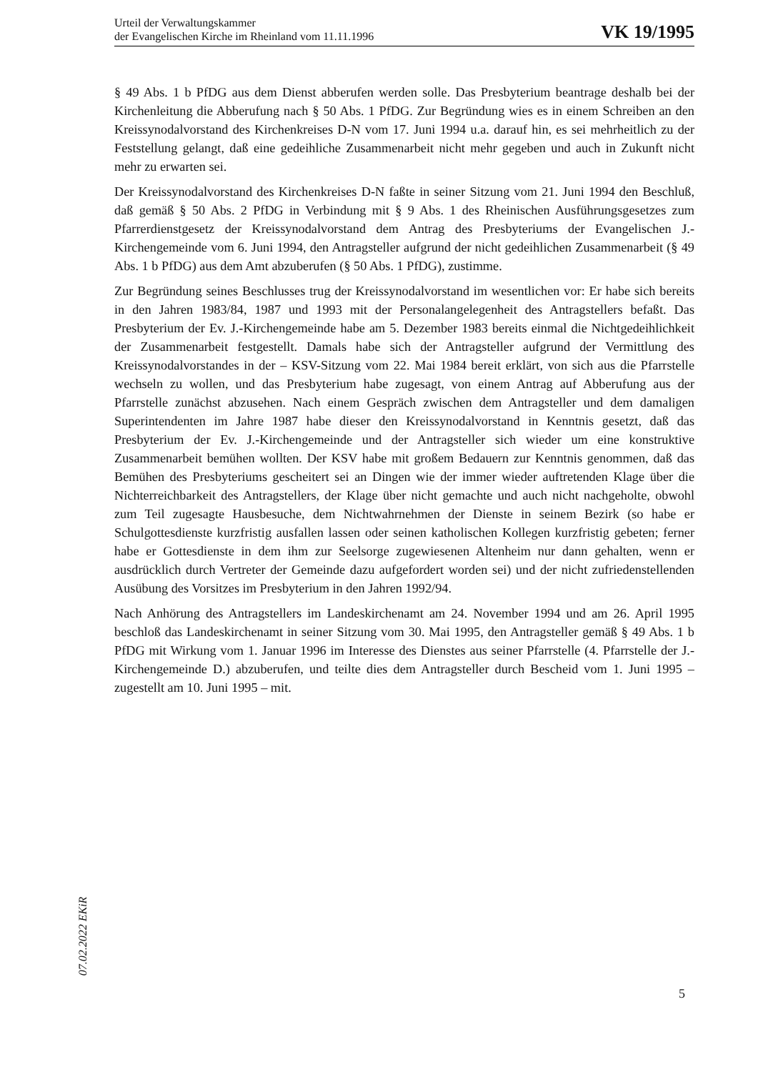Urteil der Verwaltungskammer
der Evangelischen Kirche im Rheinland vom 11.11.1996
VK 19/1995
§ 49 Abs. 1 b PfDG aus dem Dienst abberufen werden solle. Das Presbyterium beantrage deshalb bei der Kirchenleitung die Abberufung nach § 50 Abs. 1 PfDG. Zur Begründung wies es in einem Schreiben an den Kreissynodalvorstand des Kirchenkreises D-N vom 17. Juni 1994 u.a. darauf hin, es sei mehrheitlich zu der Feststellung gelangt, daß eine gedeihliche Zusammenarbeit nicht mehr gegeben und auch in Zukunft nicht mehr zu erwarten sei.
Der Kreissynodalvorstand des Kirchenkreises D-N faßte in seiner Sitzung vom 21. Juni 1994 den Beschluß, daß gemäß § 50 Abs. 2 PfDG in Verbindung mit § 9 Abs. 1 des Rheinischen Ausführungsgesetzes zum Pfarrerdienstgesetz der Kreissynodalvorstand dem Antrag des Presbyteriums der Evangelischen J.-Kirchengemeinde vom 6. Juni 1994, den Antragsteller aufgrund der nicht gedeihlichen Zusammenarbeit (§ 49 Abs. 1 b PfDG) aus dem Amt abzuberufen (§ 50 Abs. 1 PfDG), zustimme.
Zur Begründung seines Beschlusses trug der Kreissynodalvorstand im wesentlichen vor: Er habe sich bereits in den Jahren 1983/84, 1987 und 1993 mit der Personalangelegenheit des Antragstellers befaßt. Das Presbyterium der Ev. J.-Kirchengemeinde habe am 5. Dezember 1983 bereits einmal die Nichtgedeihlichkeit der Zusammenarbeit festgestellt. Damals habe sich der Antragsteller aufgrund der Vermittlung des Kreissynodalvorstandes in der – KSV-Sitzung vom 22. Mai 1984 bereit erklärt, von sich aus die Pfarrstelle wechseln zu wollen, und das Presbyterium habe zugesagt, von einem Antrag auf Abberufung aus der Pfarrstelle zunächst abzusehen. Nach einem Gespräch zwischen dem Antragsteller und dem damaligen Superintendenten im Jahre 1987 habe dieser den Kreissynodalvorstand in Kenntnis gesetzt, daß das Presbyterium der Ev. J.-Kirchengemeinde und der Antragsteller sich wieder um eine konstruktive Zusammenarbeit bemühen wollten. Der KSV habe mit großem Bedauern zur Kenntnis genommen, daß das Bemühen des Presbyteriums gescheitert sei an Dingen wie der immer wieder auftretenden Klage über die Nichterreichbarkeit des Antragstellers, der Klage über nicht gemachte und auch nicht nachgeholte, obwohl zum Teil zugesagte Hausbesuche, dem Nichtwahrnehmen der Dienste in seinem Bezirk (so habe er Schulgottesdienste kurzfristig ausfallen lassen oder seinen katholischen Kollegen kurzfristig gebeten; ferner habe er Gottesdienste in dem ihm zur Seelsorge zugewiesenen Altenheim nur dann gehalten, wenn er ausdrücklich durch Vertreter der Gemeinde dazu aufgefordert worden sei) und der nicht zufriedenstellenden Ausübung des Vorsitzes im Presbyterium in den Jahren 1992/94.
Nach Anhörung des Antragstellers im Landeskirchenamt am 24. November 1994 und am 26. April 1995 beschloß das Landeskirchenamt in seiner Sitzung vom 30. Mai 1995, den Antragsteller gemäß § 49 Abs. 1 b PfDG mit Wirkung vom 1. Januar 1996 im Interesse des Dienstes aus seiner Pfarrstelle (4. Pfarrstelle der J.-Kirchengemeinde D.) abzuberufen, und teilte dies dem Antragsteller durch Bescheid vom 1. Juni 1995 – zugestellt am 10. Juni 1995 – mit.
07.02.2022 EKiR
5